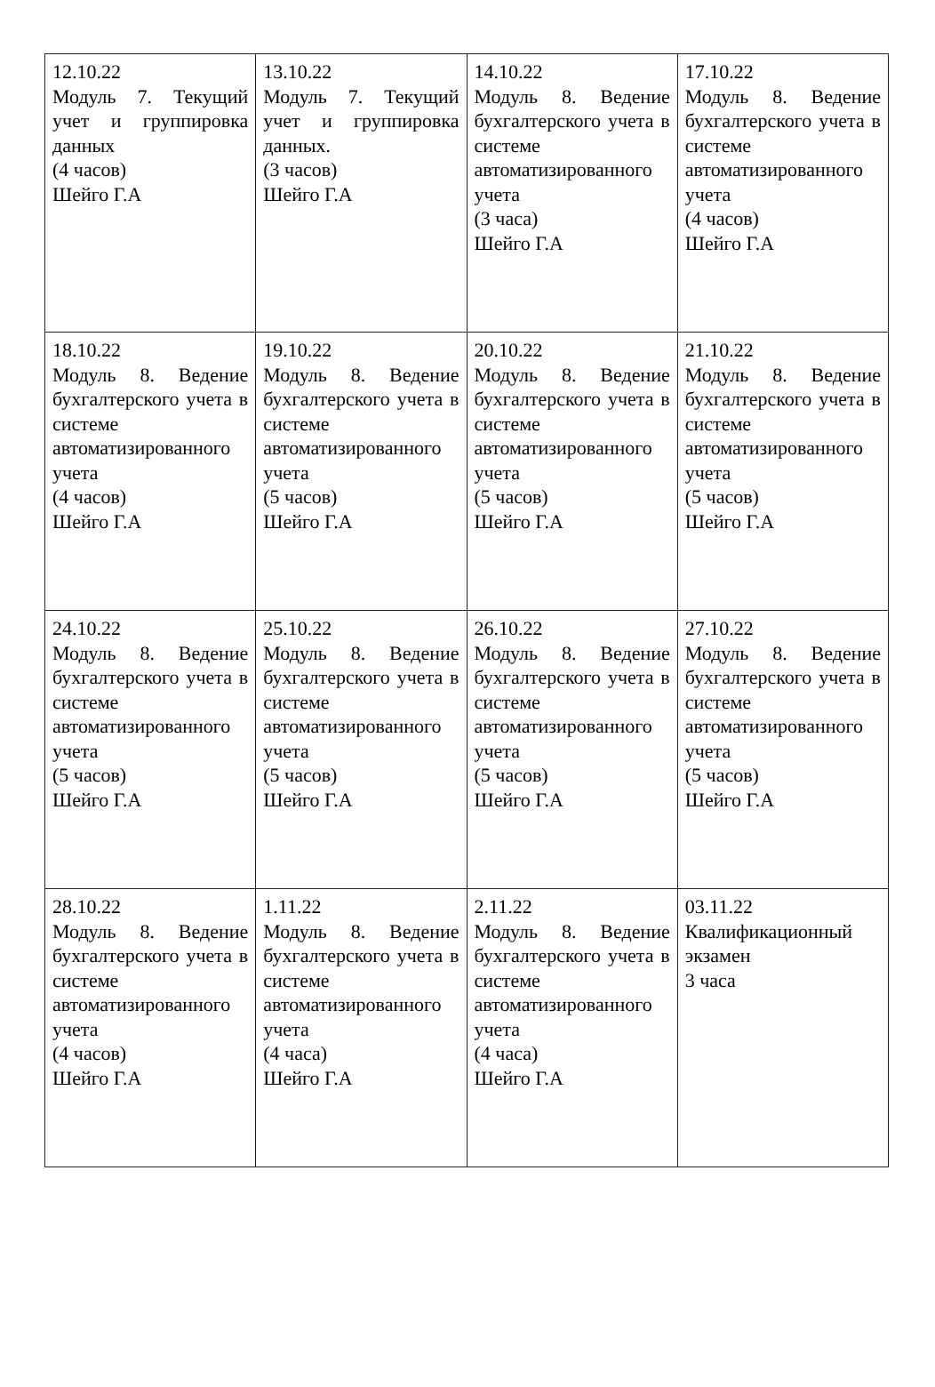| 12.10.22 Модуль 7. Текущий учет и группировка данных (4 часов) Шейго Г.А | 13.10.22 Модуль 7. Текущий учет и группировка данных. (3 часов) Шейго Г.А | 14.10.22 Модуль 8. Ведение бухгалтерского учета в системе автоматизированного учета (3 часа) Шейго Г.А | 17.10.22 Модуль 8. Ведение бухгалтерского учета в системе автоматизированного учета (4 часов) Шейго Г.А |
| 18.10.22 Модуль 8. Ведение бухгалтерского учета в системе автоматизированного учета (4 часов) Шейго Г.А | 19.10.22 Модуль 8. Ведение бухгалтерского учета в системе автоматизированного учета (5 часов) Шейго Г.А | 20.10.22 Модуль 8. Ведение бухгалтерского учета в системе автоматизированного учета (5 часов) Шейго Г.А | 21.10.22 Модуль 8. Ведение бухгалтерского учета в системе автоматизированного учета (5 часов) Шейго Г.А |
| 24.10.22 Модуль 8. Ведение бухгалтерского учета в системе автоматизированного учета (5 часов) Шейго Г.А | 25.10.22 Модуль 8. Ведение бухгалтерского учета в системе автоматизированного учета (5 часов) Шейго Г.А | 26.10.22 Модуль 8. Ведение бухгалтерского учета в системе автоматизированного учета (5 часов) Шейго Г.А | 27.10.22 Модуль 8. Ведение бухгалтерского учета в системе автоматизированного учета (5 часов) Шейго Г.А |
| 28.10.22 Модуль 8. Ведение бухгалтерского учета в системе автоматизированного учета (4 часов) Шейго Г.А | 1.11.22 Модуль 8. Ведение бухгалтерского учета в системе автоматизированного учета (4 часа) Шейго Г.А | 2.11.22 Модуль 8. Ведение бухгалтерского учета в системе автоматизированного учета (4 часа) Шейго Г.А | 03.11.22 Квалификационный экзамен 3 часа |